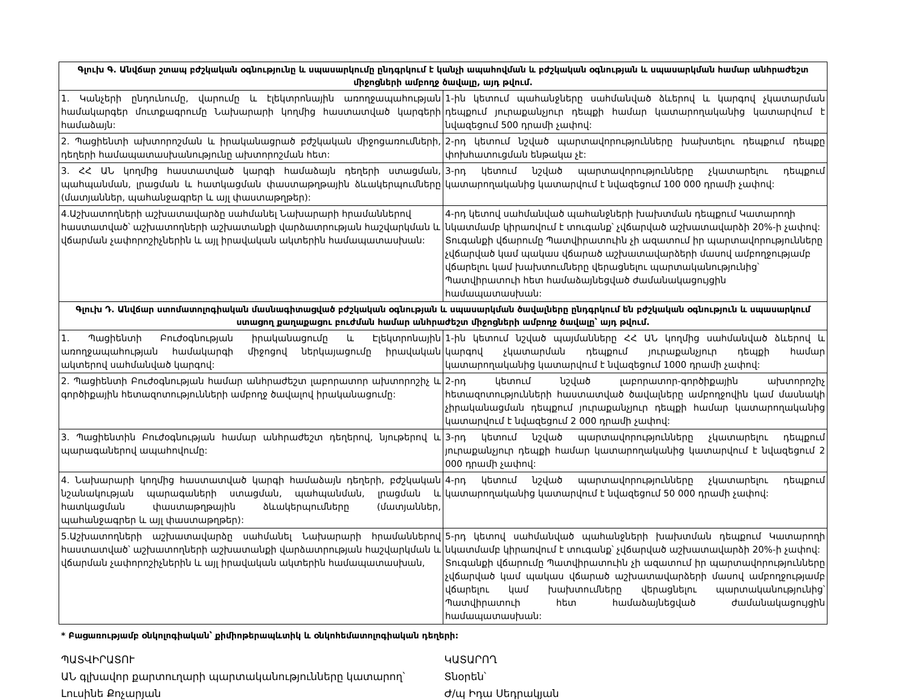| Գլուխ Գ. Անվճար շտապ բժշկական օգնությունը և սպասարկումը ընդգրկում է կանչի ապահովման և բժշկական օգնության և սպասարկման համար անհրաժեշտ միջոցների ամբողջ ծավալը, այդ թվում. | |
| --- | --- |
| 1. Կանչերի ընդունումը, վարումը և էլեկտրոնային առողջապահության համակարգեր մուտքագրումը Նախարարի կողմից հաստատված կարգերի համաձայն: | 1-ին կետում պահանջները սահմանված ձևերով և կարգով չկատարման դեպքում յուրաքանչյուր դեպքի համար կատարողականից կատարվում է նվազեցում 500 դրամի չափով: |
| 2. Պացիենտի ախտորոշման և իրականացրած բժշկական միջոցառումների, դեղերի համապատասխանությունը ախտորոշման հետ: | 2-րդ կետում նշված պարտավորությունները խախտելու դեպքում դեպքը փոխհատուցման ենթակա չէ: |
| 3. ՀՀ ԱՆ կողմից հաստատված կարգի համաձայն դեղերի ստացման, պահպանման, լրացման և հատկացման փաստաթղթային ձևակերպումները (մատյաններ, պահանջագրեր և այլ փաստաթղթեր): | 3-րդ կետում նշված պարտավորությունները չկատարելու դեպքում կատարողականից կատարվում է նվազեցում 100 000 դրամի չափով: |
| 4.Աշխատողների աշխատավարձը սահմանել Նախարարի հրամաններով հաստատված՝ աշխատողների աշխատանքի վարձատրության հաշվարկման և վճարման չափորոշիչներին և այլ իրավական ակտերին համապատասխան: | 4-րդ կետով սահմանված պահանջների խախտման դեպքում Կատարողի նկատմամբ կիրառվում է տուգանք՝ չվճարված աշխատավարձի 20%-ի չափով: Տուգանքի վճարումը Պատվիրատուին չի ազատում իր պարտավորությունները չվճարված կամ պակաս վճարած աշխատավարձերի մասով ամբողջությամբ վճարելու կամ խախտումները վերացնելու պարտականությունից՝ Պատվիրատուի հետ համաձայնեցված ժամանակացույցին համապատասխան: |
| Գլուխ Դ. Անվճար ստոմատոլոգիական մասնագիտացված բժշկական օգնության և սպասարկման ծավալները ընդգրկում են բժշկական օգնություն և սպասարկում ստացող քաղաքացու բուժման համար անհրաժեշտ միջոցների ամբողջ ծավալը՝ այդ թվում. | |
| 1. Պացիենտի Բուժօգնության իրականացումը և Էլեկտրոնային առողջապահության համակարգի միջոցով ներկայացումը իրավական ակտերով սահմանված կարգով: | 1-ին կետում նշված պայմանները ՀՀ ԱՆ կողմից սահմանված ձևերով և կարգով չկատարման դեպքում յուրաքանչյուր դեպքի համար կատարողականից կատարվում է նվազեցում 1000 դրամի չափով: |
| 2. Պացիենտի Բուժօգնության համար անհրաժեշտ լաբորատոր ախտորոշիչ և գործիքային հետազոտությունների ամբողջ ծավալով իրականացումը: | 2-րդ կետում նշված լաբորատոր-գործիքային ախտորոշիչ հետազոտությունների հաստատված ծավալները ամբողջովին կամ մասնակի չիրականացման դեպքում յուրաքանչյուր դեպքի համար կատարողականից կատարվում է նվազեցում 2 000 դրամի չափով: |
| 3. Պացիենտին Բուժօգնության համար անհրաժեշտ դեղերով, նյութերով և պարագաներով ապահովումը: | 3-րդ կետում նշված պարտավորությունները չկատարելու դեպքում յուրաքանչյուր դեպքի համար կատարողականից կատարվում է նվազեցում 2 000 դրամի չափով: |
| 4. Նախարարի կողմից հաստատված կարգի համաձայն դեղերի, բժշկական նշանակության պարագաների ստացման, պահպանման, լրացման և հատկացման փաստաթղթային ձևակերպումները (մատյաններ, պահանջագրեր և այլ փաստաթղթեր): | 4-րդ կետում նշված պարտավորությունները չկատարելու դեպքում կատարողականից կատարվում է նվազեցում 50 000 դրամի չափով: |
| 5.Աշխատողների աշխատավարձը սահմանել Նախարարի հրամաններով հաստատված՝ աշխատողների աշխատանքի վարձատրության հաշվարկման և վճարման չափորոշիչներին և այլ իրավական ակտերին համապատասխան, | 5-րդ կետով սահմանված պահանջների խախտման դեպքում Կատարողի նկատմամբ կիրառվում է տուգանք՝ չվճարված աշխատավարձի 20%-ի չափով: Տուգանքի վճարումը Պատվիրատուին չի ազատում իր պարտավորությունները չվճարված կամ պակաս վճարած աշխատավարձերի մասով ամբողջությամբ վճարելու կամ խախտումները վերացնելու պարտականությունից՝ Պատվիրատուի հետ համաձայնեցված ժամանակացույցին համապատասխան: |
* Բացառությամբ օնկոլոգիական՝ քիմիոթերապևտիկ և օնկոհեմատոլոգիական դեղերի:
ՊԱՏՎԻՐԱՏՈՒ
ԱՆ գլխավոր քարտուղարի պարտականությունները կատարող՝
Լուսինե Քոչարյան
ԿԱՏԱՐՈՂ
Տնօրեն՝
Ժ/պ Իդա Սեդրակյան